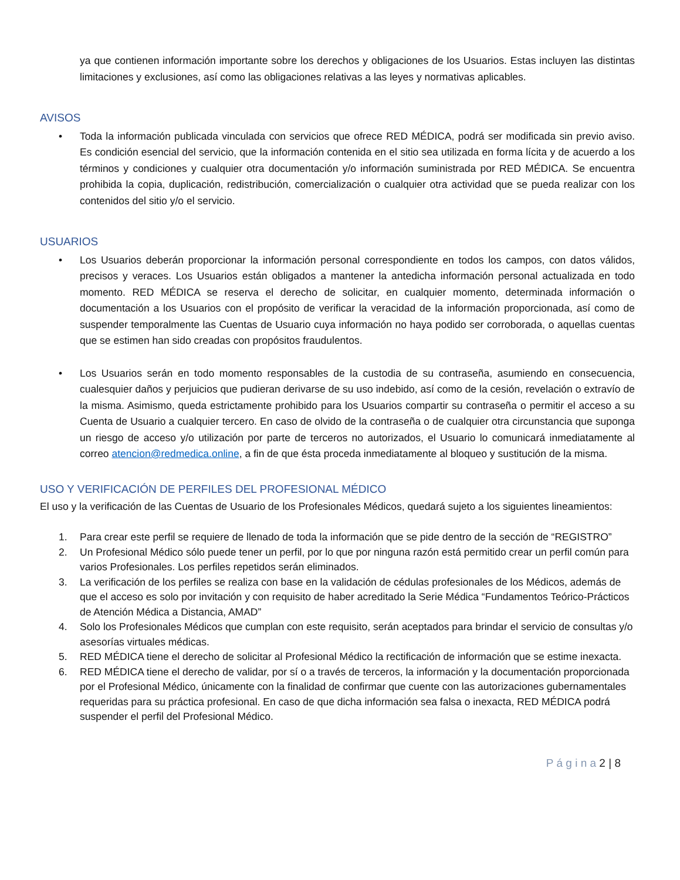ya que contienen información importante sobre los derechos y obligaciones de los Usuarios. Estas incluyen las distintas limitaciones y exclusiones, así como las obligaciones relativas a las leyes y normativas aplicables.
AVISOS
• Toda la información publicada vinculada con servicios que ofrece RED MÉDICA, podrá ser modificada sin previo aviso. Es condición esencial del servicio, que la información contenida en el sitio sea utilizada en forma lícita y de acuerdo a los términos y condiciones y cualquier otra documentación y/o información suministrada por RED MÉDICA. Se encuentra prohibida la copia, duplicación, redistribución, comercialización o cualquier otra actividad que se pueda realizar con los contenidos del sitio y/o el servicio.
USUARIOS
• Los Usuarios deberán proporcionar la información personal correspondiente en todos los campos, con datos válidos, precisos y veraces. Los Usuarios están obligados a mantener la antedicha información personal actualizada en todo momento. RED MÉDICA se reserva el derecho de solicitar, en cualquier momento, determinada información o documentación a los Usuarios con el propósito de verificar la veracidad de la información proporcionada, así como de suspender temporalmente las Cuentas de Usuario cuya información no haya podido ser corroborada, o aquellas cuentas que se estimen han sido creadas con propósitos fraudulentos.
• Los Usuarios serán en todo momento responsables de la custodia de su contraseña, asumiendo en consecuencia, cualesquier daños y perjuicios que pudieran derivarse de su uso indebido, así como de la cesión, revelación o extravío de la misma. Asimismo, queda estrictamente prohibido para los Usuarios compartir su contraseña o permitir el acceso a su Cuenta de Usuario a cualquier tercero. En caso de olvido de la contraseña o de cualquier otra circunstancia que suponga un riesgo de acceso y/o utilización por parte de terceros no autorizados, el Usuario lo comunicará inmediatamente al correo atencion@redmedica.online, a fin de que ésta proceda inmediatamente al bloqueo y sustitución de la misma.
USO Y VERIFICACIÓN DE PERFILES DEL PROFESIONAL MÉDICO
El uso y la verificación de las Cuentas de Usuario de los Profesionales Médicos, quedará sujeto a los siguientes lineamientos:
1. Para crear este perfil se requiere de llenado de toda la información que se pide dentro de la sección de “REGISTRO”
2. Un Profesional Médico sólo puede tener un perfil, por lo que por ninguna razón está permitido crear un perfil común para varios Profesionales. Los perfiles repetidos serán eliminados.
3. La verificación de los perfiles se realiza con base en la validación de cédulas profesionales de los Médicos, además de que el acceso es solo por invitación y con requisito de haber acreditado la Serie Médica “Fundamentos Teórico-Prácticos de Atención Médica a Distancia, AMAD”
4. Solo los Profesionales Médicos que cumplan con este requisito, serán aceptados para brindar el servicio de consultas y/o asesorías virtuales médicas.
5. RED MÉDICA tiene el derecho de solicitar al Profesional Médico la rectificación de información que se estime inexacta.
6. RED MÉDICA tiene el derecho de validar, por sí o a través de terceros, la información y la documentación proporcionada por el Profesional Médico, únicamente con la finalidad de confirmar que cuente con las autorizaciones gubernamentales requeridas para su práctica profesional. En caso de que dicha información sea falsa o inexacta, RED MÉDICA podrá suspender el perfil del Profesional Médico.
P á g i n a 2 | 8